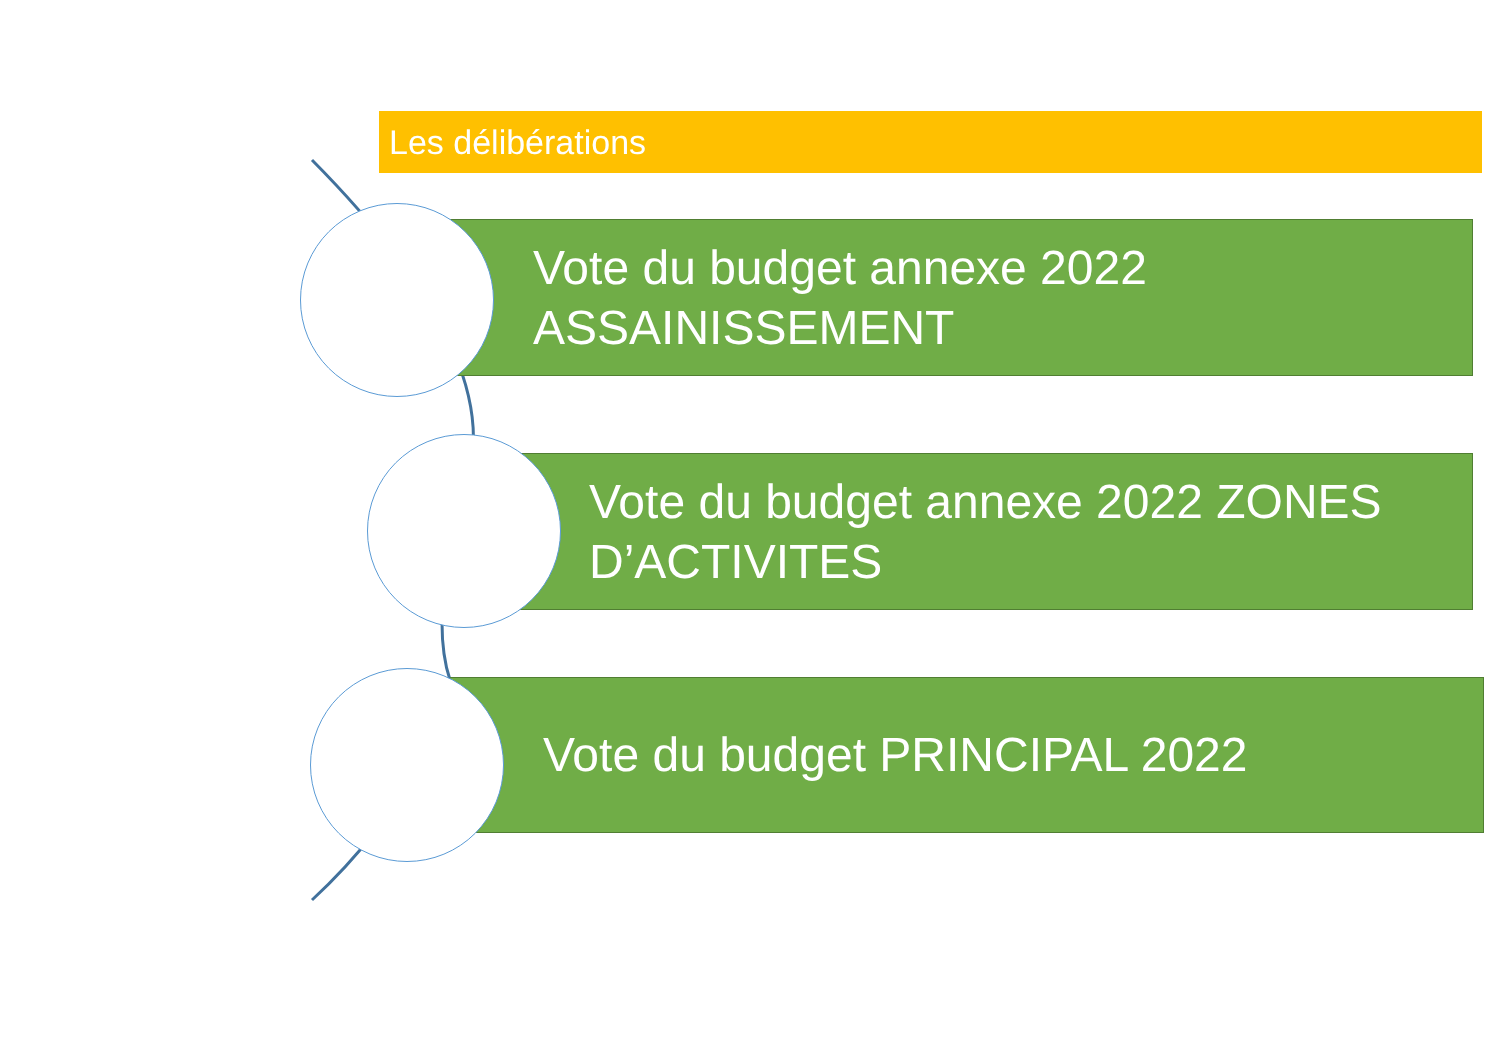Les délibérations
Vote du budget annexe 2022
ASSAINISSEMENT
Vote du budget annexe 2022 ZONES
D’ACTIVITES
Vote du budget PRINCIPAL 2022